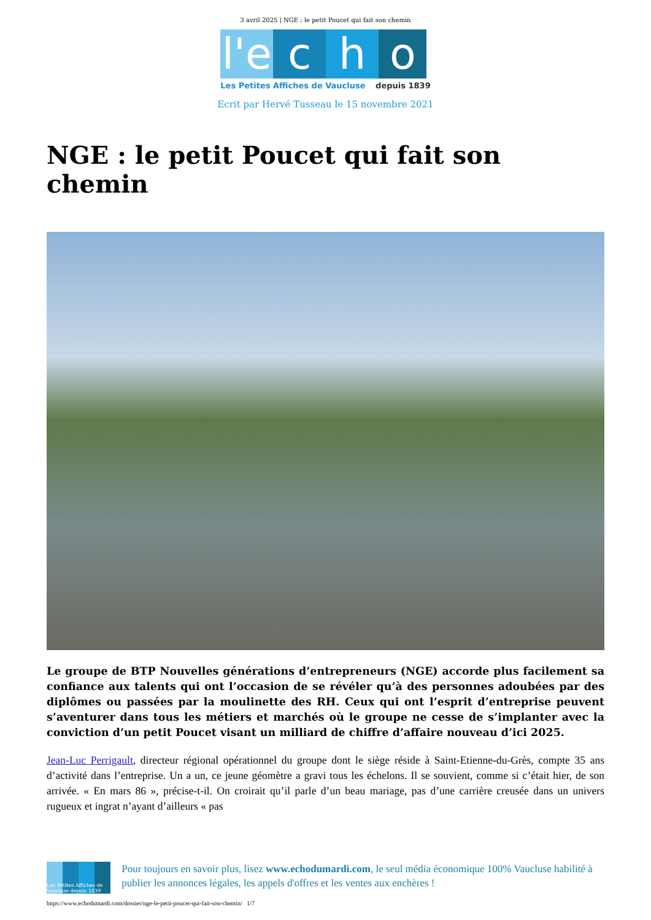3 avril 2025 | NGE : le petit Poucet qui fait son chemin
l'e
c
h
o
Les Petites Affiches de Vaucluse depuis 1839
Ecrit par Hervé Tusseau le 15 novembre 2021
NGE : le petit Poucet qui fait son chemin
Le groupe de BTP Nouvelles générations d’entrepreneurs (NGE) accorde plus facilement sa confiance aux talents qui ont l’occasion de se révéler qu’à des personnes adoubées par des diplômes ou passées par la moulinette des RH. Ceux qui ont l’esprit d’entreprise peuvent s’aventurer dans tous les métiers et marchés où le groupe ne cesse de s’implanter avec la conviction d’un petit Poucet visant un milliard de chiffre d’affaire nouveau d’ici 2025.
Jean-Luc Perrigault, directeur régional opérationnel du groupe dont le siège réside à Saint-Etienne-du-Grès, compte 35 ans d’activité dans l’entreprise. Un a un, ce jeune géomètre a gravi tous les échelons. Il se souvient, comme si c’était hier, de son arrivée. « En mars 86 », précise-t-il. On croirait qu’il parle d’un beau mariage, pas d’une carrière creusée dans un univers rugueux et ingrat n’ayant d’ailleurs « pas
Les Petites Affiches de Vaucluse depuis 1839
Pour toujours en savoir plus, lisez www.echodumardi.com, le seul média économique 100% Vaucluse habilité à publier les annonces légales, les appels d'offres et les ventes aux enchères !
https://www.echodumardi.com/dossier/nge-le-petit-poucet-qui-fait-son-chemin/ 1/7